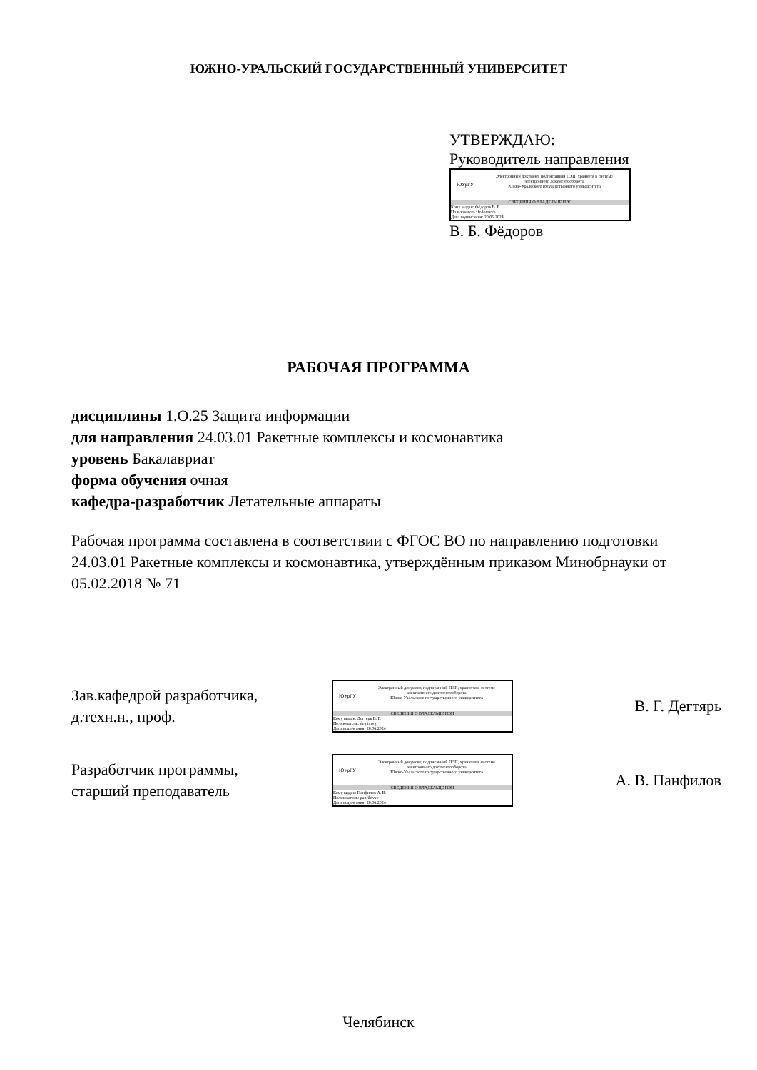ЮЖНО-УРАЛЬСКИЙ ГОСУДАРСТВЕННЫЙ УНИВЕРСИТЕТ
УТВЕРЖДАЮ:
Руководитель направления
ЮУрГУ
Электронный документ, подписанный ПЭП, хранится в системе
электронного документооборота
Южно-Уральского государственного университета
СВЕДЕНИЯ О ВЛАДЕЛЬЦЕ ПЭП
Кому выдан: Фёдоров В. Б.
Пользователь: fedorovvb
Дата подписания: 20.06.2024
В. Б. Фёдоров
РАБОЧАЯ ПРОГРАММА
дисциплины 1.О.25 Защита информации
для направления 24.03.01 Ракетные комплексы и космонавтика
уровень Бакалавриат
форма обучения очная
кафедра-разработчик Летательные аппараты
Рабочая программа составлена в соответствии с ФГОС ВО по направлению подготовки 24.03.01 Ракетные комплексы и космонавтика, утверждённым приказом Минобрнауки от 05.02.2018 № 71
Зав.кафедрой разработчика,
д.техн.н., проф.
ЮУрГУ
Электронный документ, подписанный ПЭП, хранится в системе
электронного документооборота
Южно-Уральского государственного университета
СВЕДЕНИЯ О ВЛАДЕЛЬЦЕ ПЭП
Кому выдан: Дегтярь В. Г.
Пользователь: degtiarvg
Дата подписания: 20.06.2024
В. Г. Дегтярь
Разработчик программы,
старший преподаватель
ЮУрГУ
Электронный документ, подписанный ПЭП, хранится в системе
электронного документооборота
Южно-Уральского государственного университета
СВЕДЕНИЯ О ВЛАДЕЛЬЦЕ ПЭП
Кому выдан: Панфилов А. В.
Пользователь: panfilovav
Дата подписания: 20.06.2024
А. В. Панфилов
Челябинск